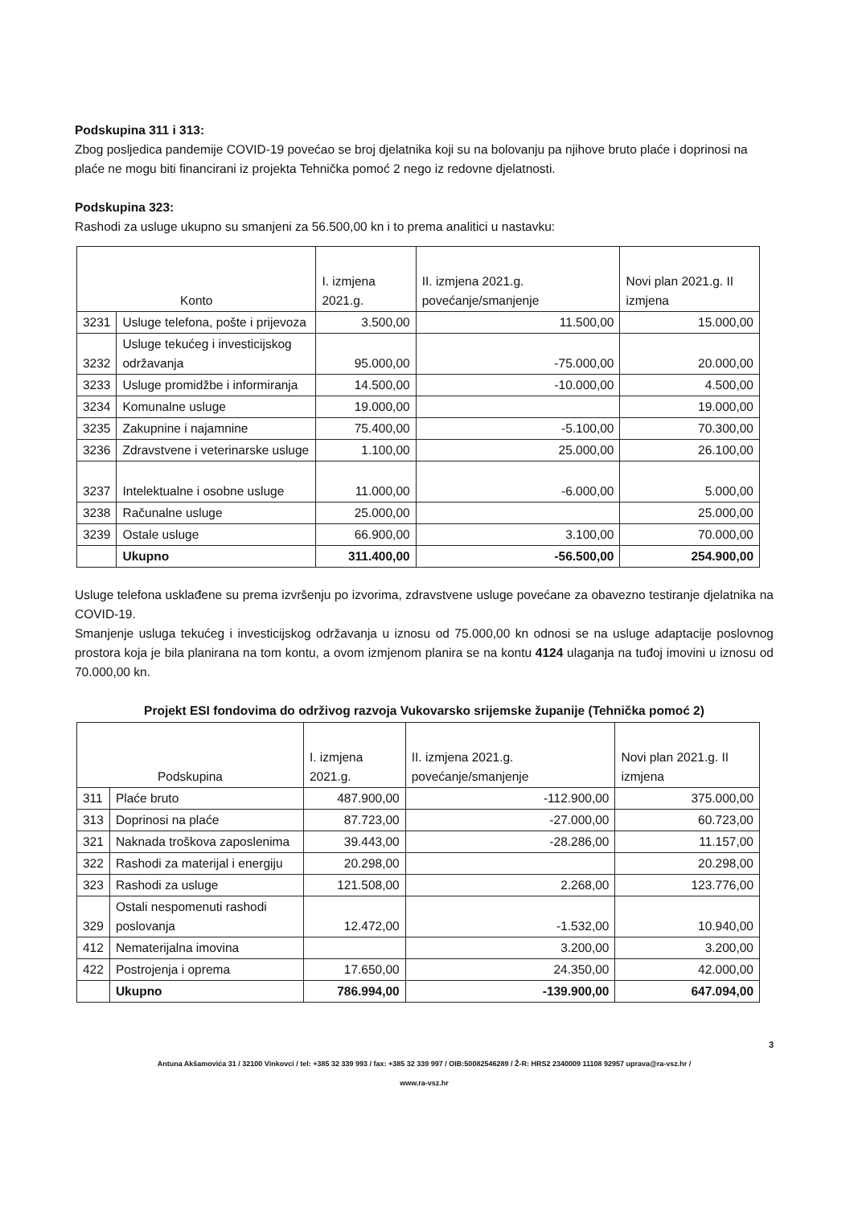Podskupina 311 i 313:
Zbog posljedica pandemije COVID-19 povećao se broj djelatnika koji su na bolovanju pa njihove bruto plaće i doprinosi na plaće ne mogu biti financirani iz projekta Tehnička pomoć 2 nego iz redovne djelatnosti.
Podskupina 323:
Rashodi za usluge ukupno su smanjeni za 56.500,00 kn i to prema analitici u nastavku:
| Konto | | I. izmjena 2021.g. | II. izmjena 2021.g. povećanje/smanjenje | Novi plan 2021.g. II izmjena |
| --- | --- | --- | --- | --- |
| 3231 | Usluge telefona, pošte i prijevoza | 3.500,00 | 11.500,00 | 15.000,00 |
| 3232 | Usluge tekućeg i investicijskog održavanja | 95.000,00 | -75.000,00 | 20.000,00 |
| 3233 | Usluge promidžbe i informiranja | 14.500,00 | -10.000,00 | 4.500,00 |
| 3234 | Komunalne usluge | 19.000,00 | | 19.000,00 |
| 3235 | Zakupnine i najamnine | 75.400,00 | -5.100,00 | 70.300,00 |
| 3236 | Zdravstvene i veterinarske usluge | 1.100,00 | 25.000,00 | 26.100,00 |
| 3237 | Intelektualne i osobne usluge | 11.000,00 | -6.000,00 | 5.000,00 |
| 3238 | Računalne usluge | 25.000,00 | | 25.000,00 |
| 3239 | Ostale usluge | 66.900,00 | 3.100,00 | 70.000,00 |
| | Ukupno | 311.400,00 | -56.500,00 | 254.900,00 |
Usluge telefona usklađene su prema izvršenju po izvorima, zdravstvene usluge povećane za obavezno testiranje djelatnika na COVID-19.
Smanjenje usluga tekućeg i investicijskog održavanja u iznosu od 75.000,00 kn odnosi se na usluge adaptacije poslovnog prostora koja je bila planirana na tom kontu, a ovom izmjenom planira se na kontu 4124 ulaganja na tuđoj imovini u iznosu od 70.000,00 kn.
Projekt ESI fondovima do održivog razvoja Vukovarsko srijemske županije (Tehnička pomoć 2)
| Podskupina | | I. izmjena 2021.g. | II. izmjena 2021.g. povećanje/smanjenje | Novi plan 2021.g. II izmjena |
| --- | --- | --- | --- | --- |
| 311 | Plaće bruto | 487.900,00 | -112.900,00 | 375.000,00 |
| 313 | Doprinosi na plaće | 87.723,00 | -27.000,00 | 60.723,00 |
| 321 | Naknada troškova zaposlenima | 39.443,00 | -28.286,00 | 11.157,00 |
| 322 | Rashodi za materijal i energiju | 20.298,00 | | 20.298,00 |
| 323 | Rashodi za usluge | 121.508,00 | 2.268,00 | 123.776,00 |
| 329 | Ostali nespomenuti rashodi poslovanja | 12.472,00 | -1.532,00 | 10.940,00 |
| 412 | Nematerijalna imovina | | 3.200,00 | 3.200,00 |
| 422 | Postrojenja i oprema | 17.650,00 | 24.350,00 | 42.000,00 |
| | Ukupno | 786.994,00 | -139.900,00 | 647.094,00 |
3
Antuna Akšamovića 31 / 32100 Vinkovci / tel: +385 32 339 993 / fax: +385 32 339 997 / OIB:50082546289 / Ž-R: HRS2 2340009 11108 92957 uprava@ra-vsz.hr /
www.ra-vsz.hr